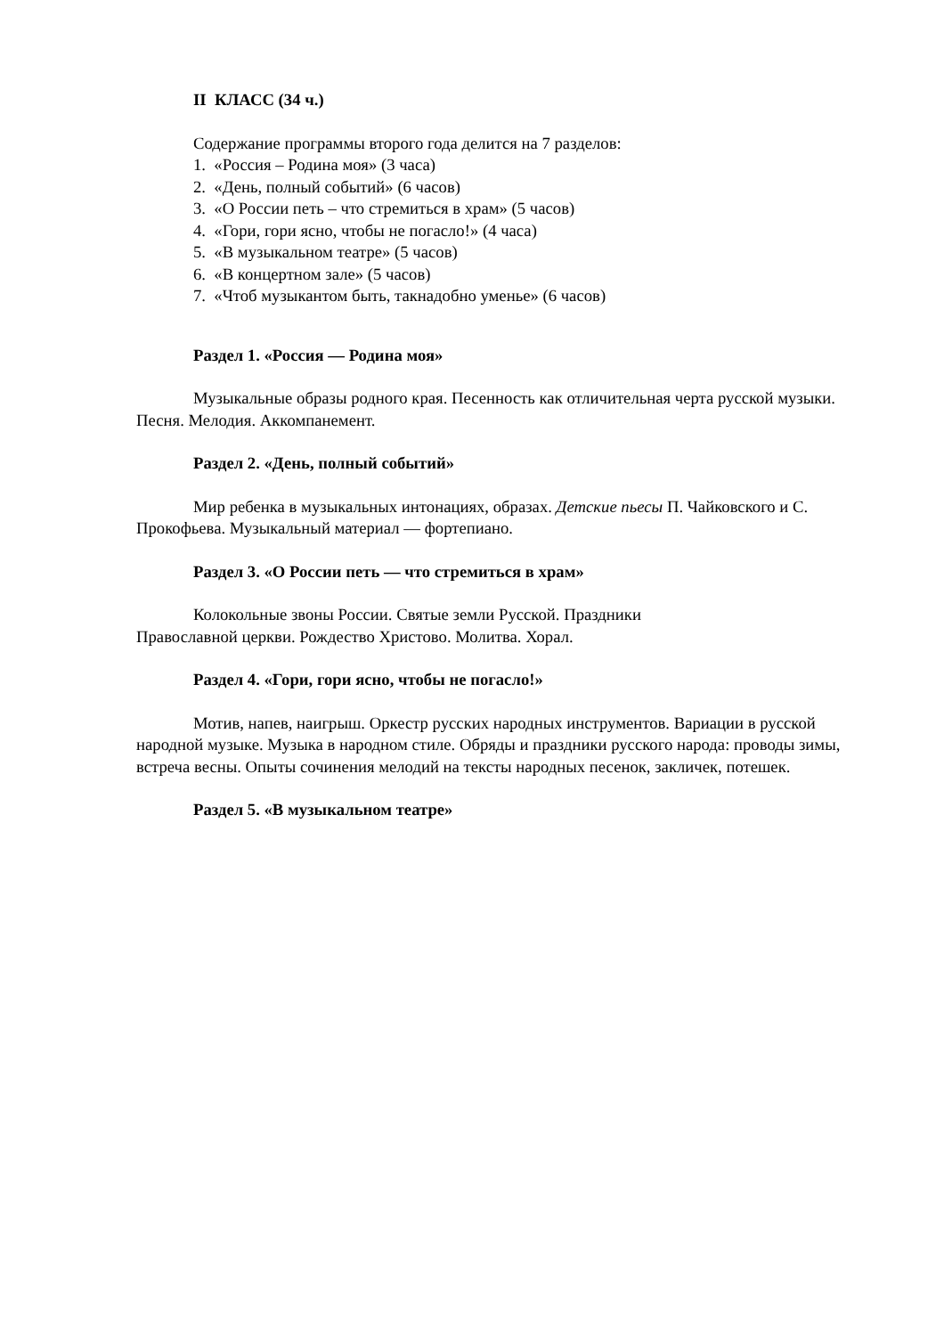II КЛАСС (34 ч.)
Содержание программы второго года делится на 7 разделов:
1. «Россия – Родина моя» (3 часа)
2. «День, полный событий» (6 часов)
3. «О России петь – что стремиться в храм» (5 часов)
4. «Гори, гори ясно, чтобы не погасло!» (4 часа)
5. «В музыкальном театре» (5 часов)
6. «В концертном зале» (5 часов)
7. «Чтоб музыкантом быть, такнадобно уменье» (6 часов)
Раздел 1. «Россия — Родина моя»
Музыкальные образы родного края. Песенность как отличительная черта русской музыки. Песня. Мелодия. Аккомпанемент.
Раздел 2. «День, полный событий»
Мир ребенка в музыкальных интонациях, образах. Детские пьесы П. Чайковского и С. Прокофьева. Музыкальный материал — фортепиано.
Раздел 3. «О России петь — что стремиться в храм»
Колокольные звоны России. Святые земли Русской. Праздники
Православной церкви. Рождество Христово. Молитва. Хорал.
Раздел 4. «Гори, гори ясно, чтобы не погасло!»
Мотив, напев, наигрыш. Оркестр русских народных инструментов. Вариации в русской народной музыке. Музыка в народном стиле. Обряды и праздники русского народа: проводы зимы, встреча весны. Опыты сочинения мелодий на тексты народных песенок, закличек, потешек.
Раздел 5. «В музыкальном театре»